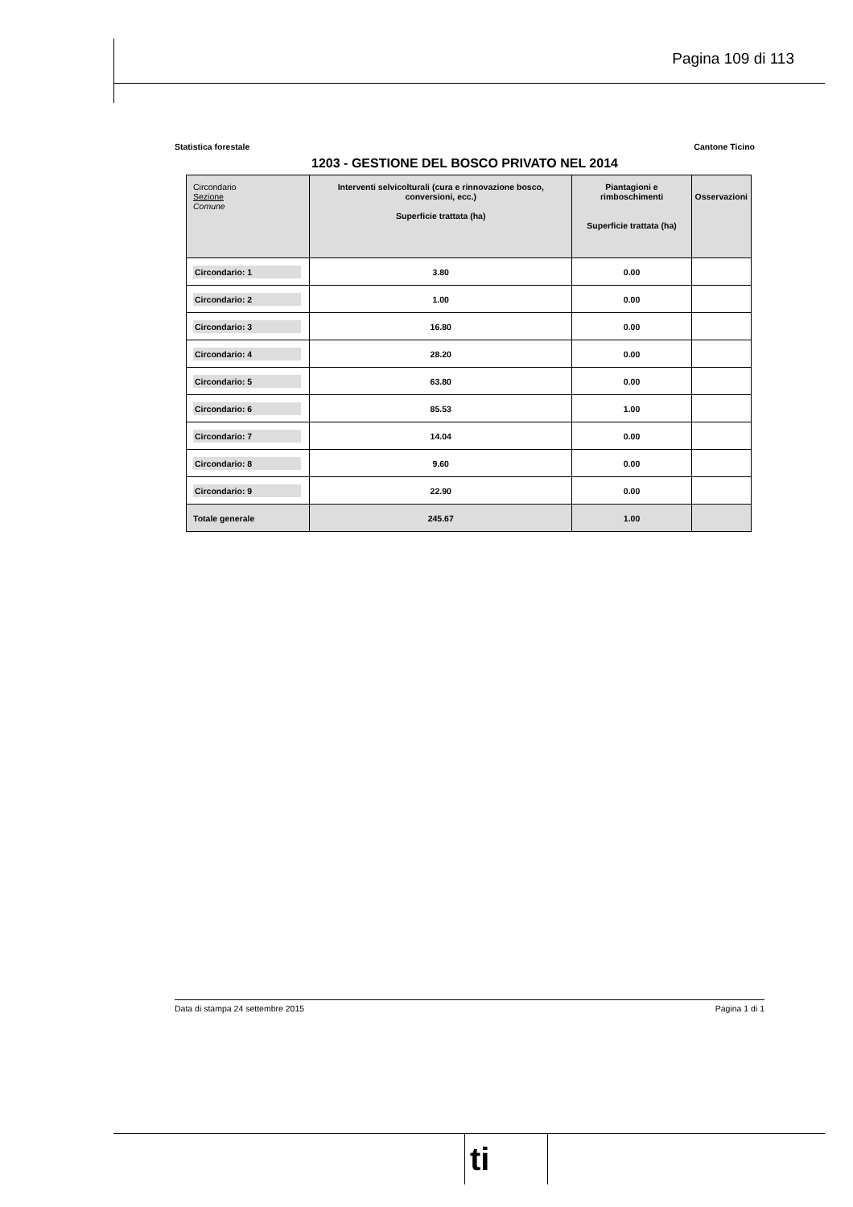Pagina 109 di 113
Statistica forestale Cantone Ticino
1203 - GESTIONE DEL BOSCO PRIVATO NEL 2014
| Circondario Sezione Comune | Interventi selvicolturali (cura e rinnovazione bosco, conversioni, ecc.) Superficie trattata (ha) | Piantagioni e rimboschimenti Superficie trattata (ha) | Osservazioni |
| --- | --- | --- | --- |
| Circondario: 1 | 3.80 | 0.00 | |
| Circondario: 2 | 1.00 | 0.00 | |
| Circondario: 3 | 16.80 | 0.00 | |
| Circondario: 4 | 28.20 | 0.00 | |
| Circondario: 5 | 63.80 | 0.00 | |
| Circondario: 6 | 85.53 | 1.00 | |
| Circondario: 7 | 14.04 | 0.00 | |
| Circondario: 8 | 9.60 | 0.00 | |
| Circondario: 9 | 22.90 | 0.00 | |
| Totale generale | 245.67 | 1.00 | |
Data di stampa 24 settembre 2015 Pagina 1 di 1
ti